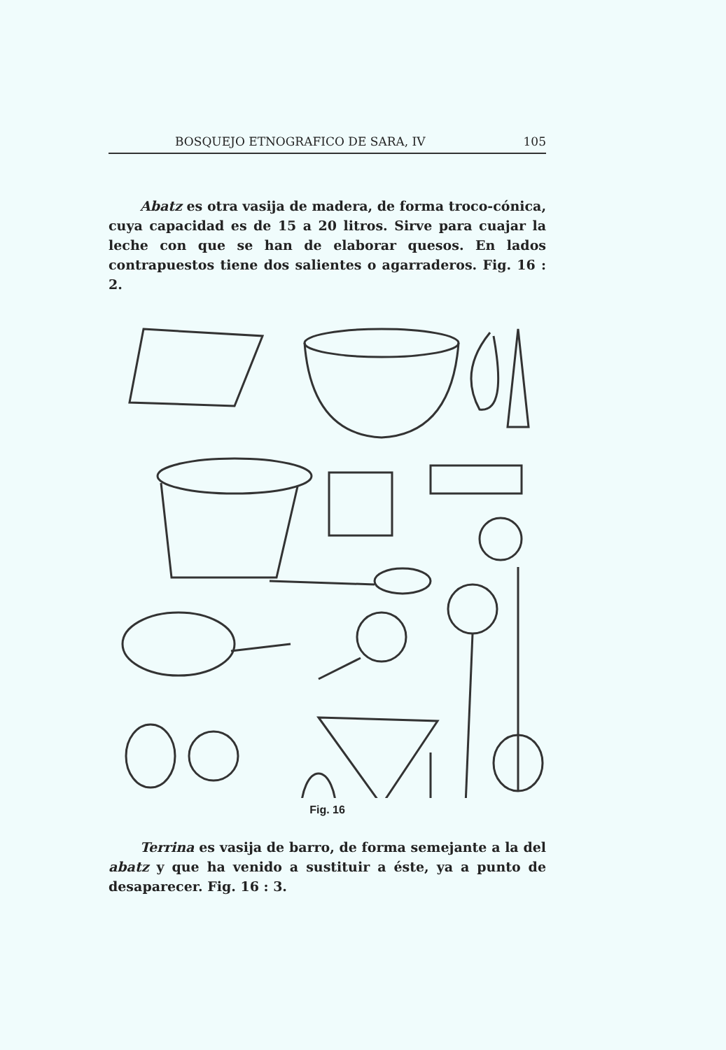BOSQUEJO ETNOGRAFICO DE SARA, IV 105
Abatz es otra vasija de madera, de forma troco-cónica, cuya capacidad es de 15 a 20 litros. Sirve para cuajar la leche con que se han de elaborar quesos. En lados contrapuestos tiene dos salientes o agarraderos. Fig. 16 : 2.
Fig. 16
Terrina es vasija de barro, de forma semejante a la del abatz y que ha venido a sustituir a éste, ya a punto de desaparecer. Fig. 16 : 3.